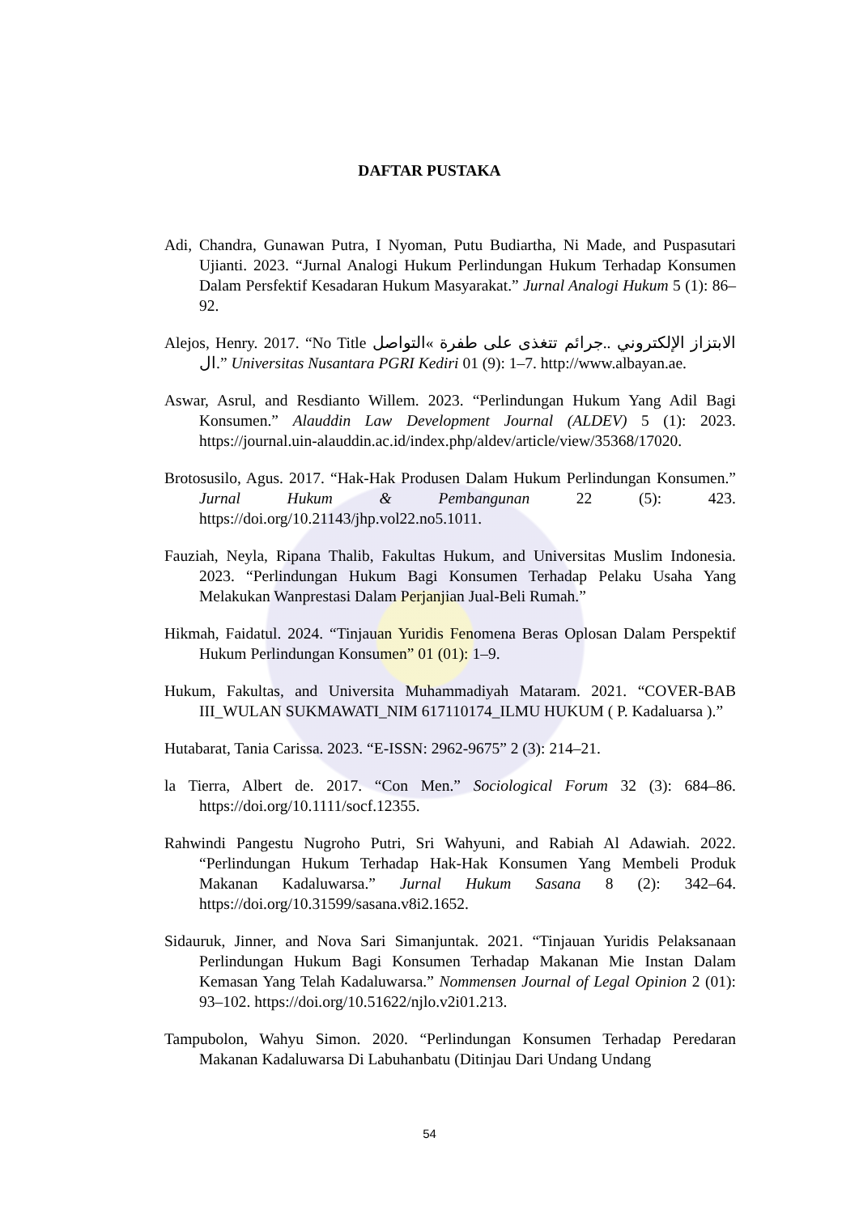DAFTAR PUSTAKA
Adi, Chandra, Gunawan Putra, I Nyoman, Putu Budiartha, Ni Made, and Puspasutari Ujianti. 2023. “Jurnal Analogi Hukum Perlindungan Hukum Terhadap Konsumen Dalam Persfektif Kesadaran Hukum Masyarakat.” Jurnal Analogi Hukum 5 (1): 86–92.
Alejos, Henry. 2017. “No Title الابتزاز الإلكتروني ..جرائم تتغذى على طفرة »التواصل ال.” Universitas Nusantara PGRI Kediri 01 (9): 1–7. http://www.albayan.ae.
Aswar, Asrul, and Resdianto Willem. 2023. “Perlindungan Hukum Yang Adil Bagi Konsumen.” Alauddin Law Development Journal (ALDEV) 5 (1): 2023. https://journal.uin-alauddin.ac.id/index.php/aldev/article/view/35368/17020.
Brotosusilo, Agus. 2017. “Hak-Hak Produsen Dalam Hukum Perlindungan Konsumen.” Jurnal Hukum & Pembangunan 22 (5): 423. https://doi.org/10.21143/jhp.vol22.no5.1011.
Fauziah, Neyla, Ripana Thalib, Fakultas Hukum, and Universitas Muslim Indonesia. 2023. “Perlindungan Hukum Bagi Konsumen Terhadap Pelaku Usaha Yang Melakukan Wanprestasi Dalam Perjanjian Jual-Beli Rumah.”
Hikmah, Faidatul. 2024. “Tinjauan Yuridis Fenomena Beras Oplosan Dalam Perspektif Hukum Perlindungan Konsumen” 01 (01): 1–9.
Hukum, Fakultas, and Universita Muhammadiyah Mataram. 2021. “COVER-BAB III_WULAN SUKMAWATI_NIM 617110174_ILMU HUKUM ( P. Kadaluarsa ).”
Hutabarat, Tania Carissa. 2023. “E-ISSN: 2962-9675” 2 (3): 214–21.
la Tierra, Albert de. 2017. “Con Men.” Sociological Forum 32 (3): 684–86. https://doi.org/10.1111/socf.12355.
Rahwindi Pangestu Nugroho Putri, Sri Wahyuni, and Rabiah Al Adawiah. 2022. “Perlindungan Hukum Terhadap Hak-Hak Konsumen Yang Membeli Produk Makanan Kadaluwarsa.” Jurnal Hukum Sasana 8 (2): 342–64. https://doi.org/10.31599/sasana.v8i2.1652.
Sidauruk, Jinner, and Nova Sari Simanjuntak. 2021. “Tinjauan Yuridis Pelaksanaan Perlindungan Hukum Bagi Konsumen Terhadap Makanan Mie Instan Dalam Kemasan Yang Telah Kadaluwarsa.” Nommensen Journal of Legal Opinion 2 (01): 93–102. https://doi.org/10.51622/njlo.v2i01.213.
Tampubolon, Wahyu Simon. 2020. “Perlindungan Konsumen Terhadap Peredaran Makanan Kadaluwarsa Di Labuhanbatu (Ditinjau Dari Undang Undang
54